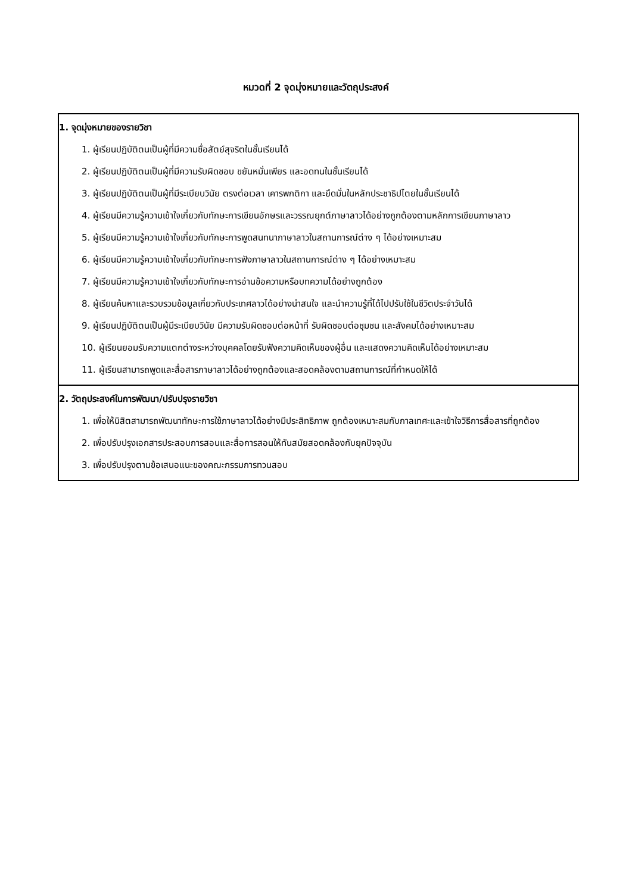หมวดที่ 2 จุดมุ่งหมายและวัตถุประสงค์
| 1. จุดมุ่งหมายของรายวิชา 1. ผู้เรียนปฏิบัติตนเป็นผู้ที่มีความซื่อสัตย์สุจริตในชั้นเรียนได้ 2. ผู้เรียนปฏิบัติตนเป็นผู้ที่มีความรับผิดชอบ ขยันหมั่นเพียร และอดทนในชั้นเรียนได้ 3. ผู้เรียนปฏิบัติตนเป็นผู้ที่มีระเบียบวินัย ตรงต่อเวลา เคารพกติกา และยึดมั่นในหลักประชาธิปไตยในชั้นเรียนได้ 4. ผู้เรียนมีความรู้ความเข้าใจเกี่ยวกับทักษะการเขียนอักษรและวรรณยุกต์ภาษาลาวได้อย่างถูกต้องตามหลักการเขียนภาษาลาว 5. ผู้เรียนมีความรู้ความเข้าใจเกี่ยวกับทักษะการพูดสนทนาภาษาลาวในสถานการณ์ต่าง ๆ ได้อย่างเหมาะสม 6. ผู้เรียนมีความรู้ความเข้าใจเกี่ยวกับทักษะการฟังภาษาลาวในสถานการณ์ต่าง ๆ ได้อย่างเหมาะสม 7. ผู้เรียนมีความรู้ความเข้าใจเกี่ยวกับทักษะการอ่านข้อความหรือบทความได้อย่างถูกต้อง 8. ผู้เรียนค้นหาและรวบรวมข้อมูลเกี่ยวกับประเทศลาวได้อย่างน่าสนใจ และนำความรู้ที่ได้ไปปรับใช้ในชีวิตประจำวันได้ 9. ผู้เรียนปฏิบัติตนเป็นผู้มีระเบียบวินัย มีความรับผิดชอบต่อหน้าที่ รับผิดชอบต่อชุมชน และสังคมได้อย่างเหมาะสม 10. ผู้เรียนยอมรับความแตกต่างระหว่างบุคคลโดยรับฟังความคิดเห็นของผู้อื่น และแสดงความคิดเห็นได้อย่างเหมาะสม 11. ผู้เรียนสามารถพูดและสื่อสารภาษาลาวได้อย่างถูกต้องและสอดคล้องตามสถานการณ์ที่กำหนดให้ได้ |
| 2. วัตถุประสงค์ในการพัฒนา/ปรับปรุงรายวิชา 1. เพื่อให้นิสิตสามารถพัฒนาทักษะการใช้ภาษาลาวได้อย่างมีประสิทธิภาพ ถูกต้องเหมาะสมกับกาลเทศะและเข้าใจวิธีการสื่อสารที่ถูกต้อง 2. เพื่อปรับปรุงเอกสารประสอบการสอนและสื่อการสอนให้ทันสมัยสอดคล้องกับยุคปัจจุบัน 3. เพื่อปรับปรุงตามข้อเสนอแนะของคณะกรรมการทวนสอบ |